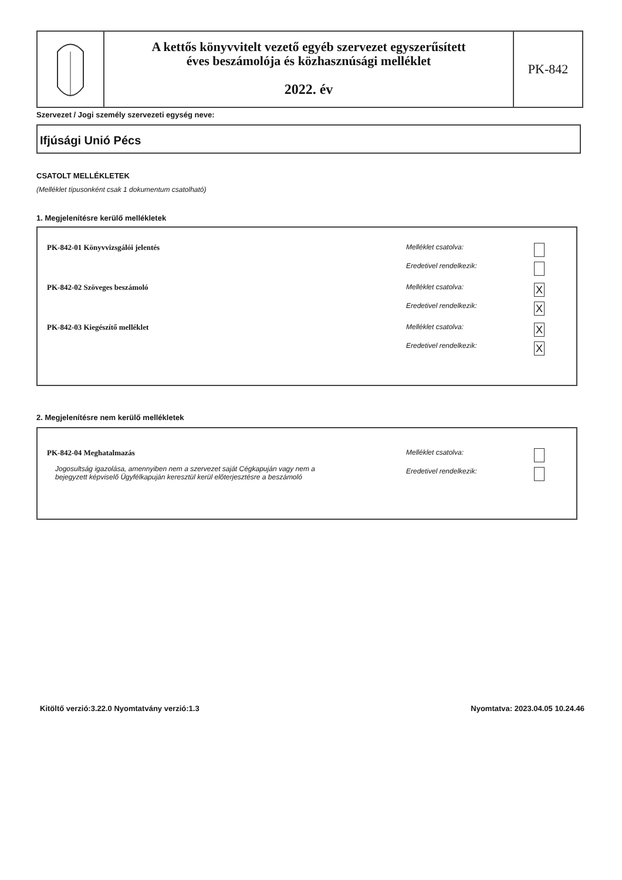A kettős könyvvitelt vezető egyéb szervezet egyszerűsített
éves beszámolója és közhasznúsági melléklet
2022. év
PK-842
Szervezet / Jogi személy szervezeti egység neve:
Ifjúsági Unió Pécs
CSATOLT MELLÉKLETEK
(Melléklet típusonként csak 1 dokumentum csatolható)
1. Megjelenítésre kerülő mellékletek
PK-842-01 Könyvvizsgálói jelentés
Melléklet csatolva:
Eredetivel rendelkezik:
PK-842-02 Szöveges beszámoló Melléklet csatolva: X
Eredetivel rendelkezik: X
PK-842-03 Kiegészítő melléklet Melléklet csatolva: X
Eredetivel rendelkezik: X
2. Megjelenítésre nem kerülő mellékletek
PK-842-04 Meghatalmazás
Jogosultság igazolása, amennyiben nem a szervezet saját Cégkapuján vagy nem a bejegyzett képviselő Ügyfélkapuján keresztül kerül előterjesztésre a beszámoló
Melléklet csatolva:
Eredetivel rendelkezik:
Kitöltő verzió:3.22.0 Nyomtatvány verzió:1.3 Nyomtatva: 2023.04.05 10.24.46